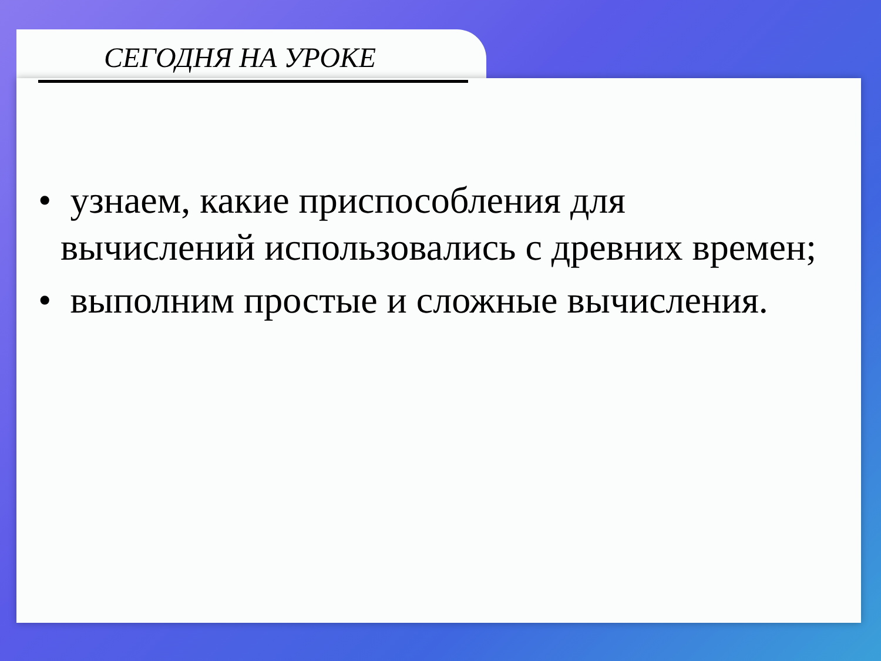СЕГОДНЯ НА УРОКЕ
• узнаем, какие приспособления для вычислений использовались с древних времен;
• выполним простые и сложные вычисления.